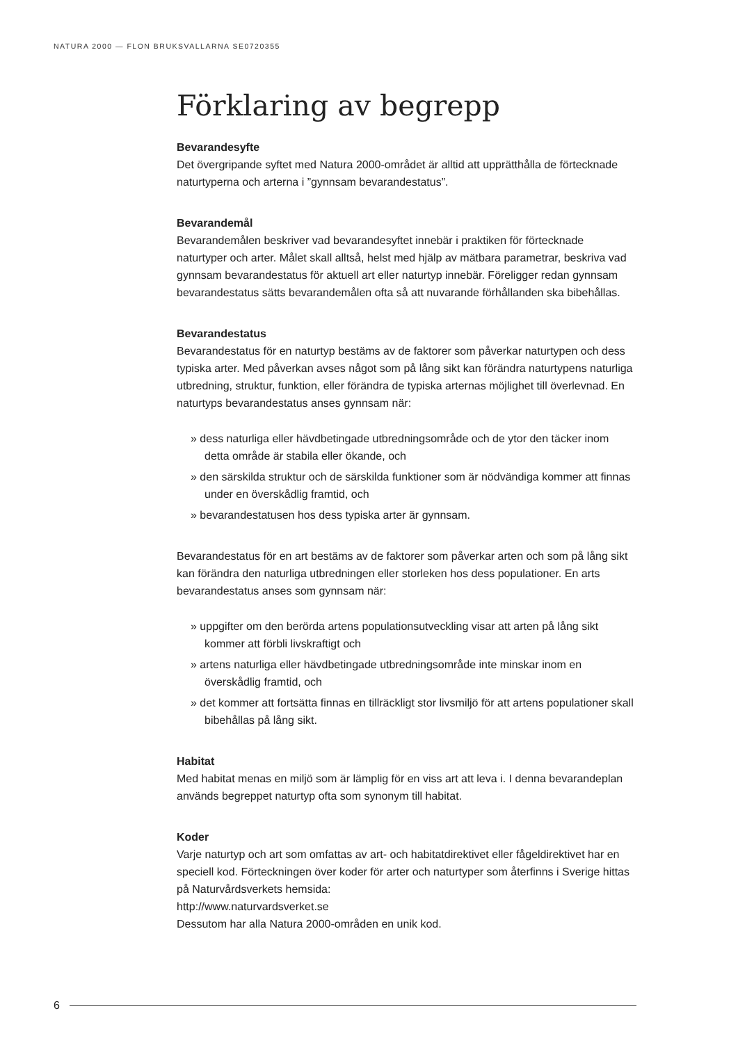NATURA 2000 — FLON BRUKSVALLARNA SE0720355
Förklaring av begrepp
Bevarandesyfte
Det övergripande syftet med Natura 2000-området är alltid att upprätthålla de förtecknade naturtyperna och arterna i ”gynnsam bevarandestatus”.
Bevarandemål
Bevarandemålen beskriver vad bevarandesyftet innebär i praktiken för förtecknade naturtyper och arter. Målet skall alltså, helst med hjälp av mätbara parametrar, beskriva vad gynnsam bevarandestatus för aktuell art eller naturtyp innebär. Föreligger redan gynnsam bevarandestatus sätts bevarandemålen ofta så att nuvarande förhållanden ska bibehållas.
Bevarandestatus
Bevarandestatus för en naturtyp bestäms av de faktorer som påverkar naturtypen och dess typiska arter. Med påverkan avses något som på lång sikt kan förändra naturtypens naturliga utbredning, struktur, funktion, eller förändra de typiska arternas möjlighet till överlevnad. En naturtyps bevarandestatus anses gynnsam när:
» dess naturliga eller hävdbetingade utbredningsområde och de ytor den täcker inom detta område är stabila eller ökande, och
» den särskilda struktur och de särskilda funktioner som är nödvändiga kommer att finnas under en överskådlig framtid, och
» bevarandestatusen hos dess typiska arter är gynnsam.
Bevarandestatus för en art bestäms av de faktorer som påverkar arten och som på lång sikt kan förändra den naturliga utbredningen eller storleken hos dess populationer. En arts bevarandestatus anses som gynnsam när:
» uppgifter om den berörda artens populationsutveckling visar att arten på lång sikt kommer att förbli livskraftigt och
» artens naturliga eller hävdbetingade utbredningsområde inte minskar inom en överskådlig framtid, och
» det kommer att fortsätta finnas en tillräckligt stor livsmiljö för att artens populationer skall bibehållas på lång sikt.
Habitat
Med habitat menas en miljö som är lämplig för en viss art att leva i. I denna bevarandeplan används begreppet naturtyp ofta som synonym till habitat.
Koder
Varje naturtyp och art som omfattas av art- och habitatdirektivet eller fågeldirektivet har en speciell kod. Förteckningen över koder för arter och naturtyper som återfinns i Sverige hittas på Naturvårdsverkets hemsida:
http://www.naturvardsverket.se
Dessutom har alla Natura 2000-områden en unik kod.
6